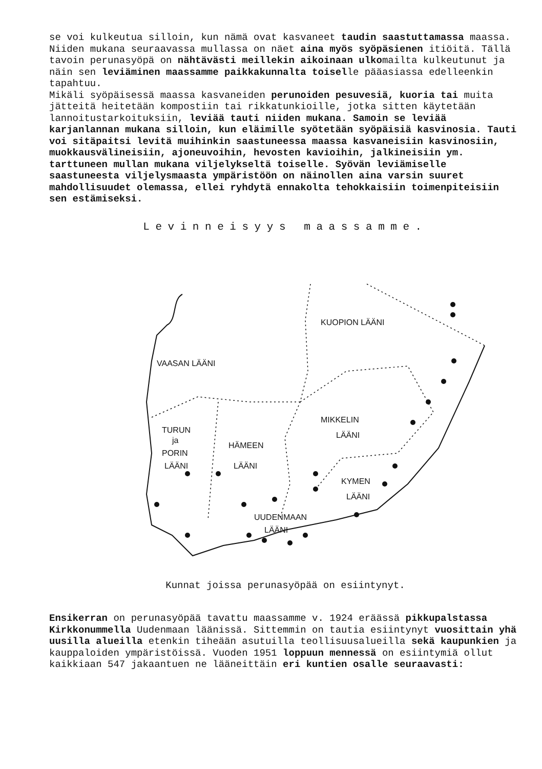se voi kulkeutua silloin, kun nämä ovat kasvaneet taudin saastuttamassa maassa. Niiden mukana seuraavassa mullassa on näet aina myös syöpäsienen itiöitä. Tällä tavoin perunasyöpä on nähtävästi meillekin aikoinaan ulkomailta kulkeutunut ja näin sen leviäminen maassamme paikkakunnalta toiselle pääasiassa edelleenkin tapahtuu.
Mikäli syöpäisessä maassa kasvaneiden perunoiden pesuvesiä, kuoria tai muita jätteitä heitetään kompostiin tai rikkatunkioille, jotka sitten käytetään lannoitustarkoituksiin, leviää tauti niiden mukana. Samoin se leviää karjanlannan mukana silloin, kun eläimille syötetään syöpäisiä kasvinosia. Tauti voi sitäpaitsi levitä muihinkin saastuneessa maassa kasvaneisiin kasvinosiin, muokkausvälineisiin, ajoneuvoihin, hevosten kavioihin, jalkineisiin ym. tarttuneen mullan mukana viljelykseltä toiselle. Syövän leviämiselle saastuneesta viljelysmaasta ympäristöön on näinollen aina varsin suuret mahdollisuudet olemassa, ellei ryhdytä ennakolta tehokkaisiin toimenpiteisiin sen estämiseksi.
Levinneisyys maassamme.
KUOPION LÄÄNI
VAASAN LÄÄNI
MIKKELIN
LÄÄNI
TURUN
ja
PORIN
LÄÄNI
HÄMEEN
LÄÄNI
KYMEN
LÄÄNI
UUDENMAAN
LÄÄNI
Kunnat joissa perunasyöpää on esiintynyt.
Ensikerran on perunasyöpää tavattu maassamme v. 1924 eräässä pikkupalstassa Kirkkonummella Uudenmaan läänissä. Sittemmin on tautia esiintynyt vuosittain yhä uusilla alueilla etenkin tiheään asutuilla teollisuusalueilla sekä kaupunkien ja kauppaloiden ympäristöissä. Vuoden 1951 loppuun mennessä on esiintymiä ollut kaikkiaan 547 jakaantuen ne lääneittäin eri kuntien osalle seuraavasti: